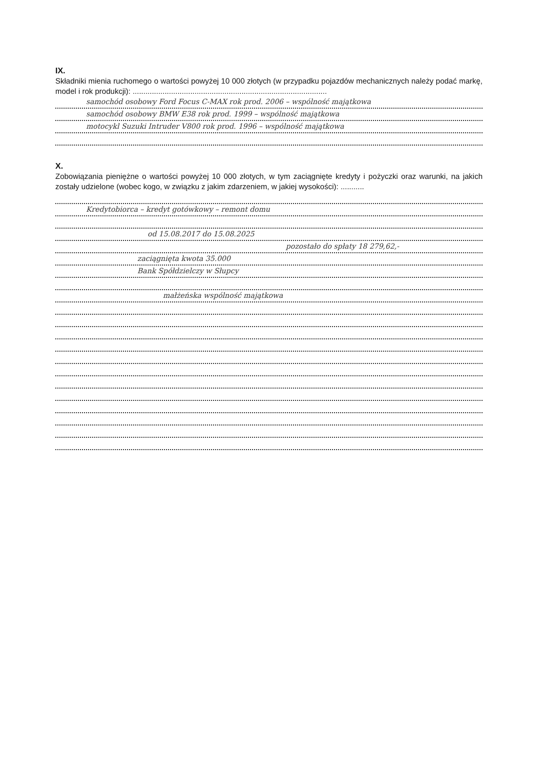IX.
Składniki mienia ruchomego o wartości powyżej 10 000 złotych (w przypadku pojazdów mechanicznych należy podać markę, model i rok produkcji): ...........................................................................................
samochód osobowy Ford Focus C-MAX rok prod. 2006 – wspólność majątkowa
samochód osobowy BMW E38 rok prod. 1999 – wspólność majątkowa
motocykl Suzuki Intruder V800 rok prod. 1996 – wspólność majątkowa
X.
Zobowiązania pieniężne o wartości powyżej 10 000 złotych, w tym zaciągnięte kredyty i pożyczki oraz warunki, na jakich zostały udzielone (wobec kogo, w związku z jakim zdarzeniem, w jakiej wysokości): ...........
Kredytobiorca – kredyt gotówkowy – remont domu
od 15.08.2017 do 15.08.2025
pozostało do spłaty 18 279,62,-
zaciągnięta kwota 35.000
Bank Spółdzielczy w Słupcy
małżeńska wspólność majątkowa